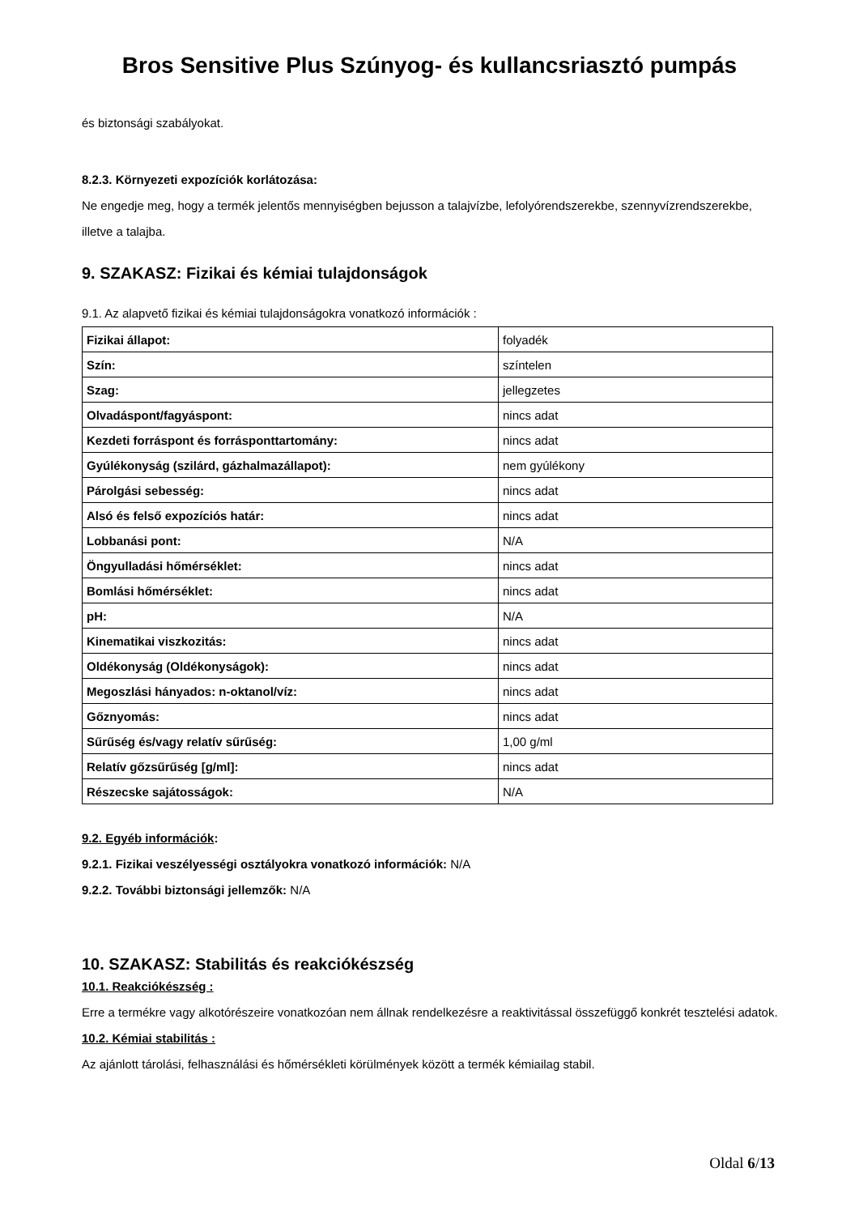Bros Sensitive Plus Szúnyog- és kullancsriasztó pumpás
és biztonsági szabályokat.
8.2.3. Környezeti expozíciók korlátozása:
Ne engedje meg, hogy a termék jelentős mennyiségben bejusson a talajvízbe, lefolyórendszerekbe, szennyvízrendszerekbe, illetve a talajba.
9. SZAKASZ: Fizikai és kémiai tulajdonságok
9.1. Az alapvető fizikai és kémiai tulajdonságokra vonatkozó információk :
| Fizikai állapot: | folyadék |
| Szín: | színtelen |
| Szag: | jellegzetes |
| Olvadáspont/fagyáspont: | nincs adat |
| Kezdeti forráspont és forrásponttartomány: | nincs adat |
| Gyúlékonyság (szilárd, gázhalmazállapot): | nem gyúlékony |
| Párolgási sebesség: | nincs adat |
| Alsó és felső expozíciós határ: | nincs adat |
| Lobbanási pont: | N/A |
| Öngyulladási hőmérséklet: | nincs adat |
| Bomlási hőmérséklet: | nincs adat |
| pH: | N/A |
| Kinematikai viszkozitás: | nincs adat |
| Oldékonyság (Oldékonyságok): | nincs adat |
| Megoszlási hányados: n-oktanol/víz: | nincs adat |
| Gőznyomás: | nincs adat |
| Sűrűség és/vagy relatív sűrűség: | 1,00 g/ml |
| Relatív gőzsűrűség [g/ml]: | nincs adat |
| Részecske sajátosságok: | N/A |
9.2. Egyéb információk:
9.2.1. Fizikai veszélyességi osztályokra vonatkozó információk: N/A
9.2.2. További biztonsági jellemzők: N/A
10. SZAKASZ: Stabilitás és reakciókészség
10.1. Reakciókészség :
Erre a termékre vagy alkotórészeire vonatkozóan nem állnak rendelkezésre a reaktivitással összefüggő konkrét tesztelési adatok.
10.2. Kémiai stabilitás :
Az ajánlott tárolási, felhasználási és hőmérsékleti körülmények között a termék kémiailag stabil.
Oldal 6/13